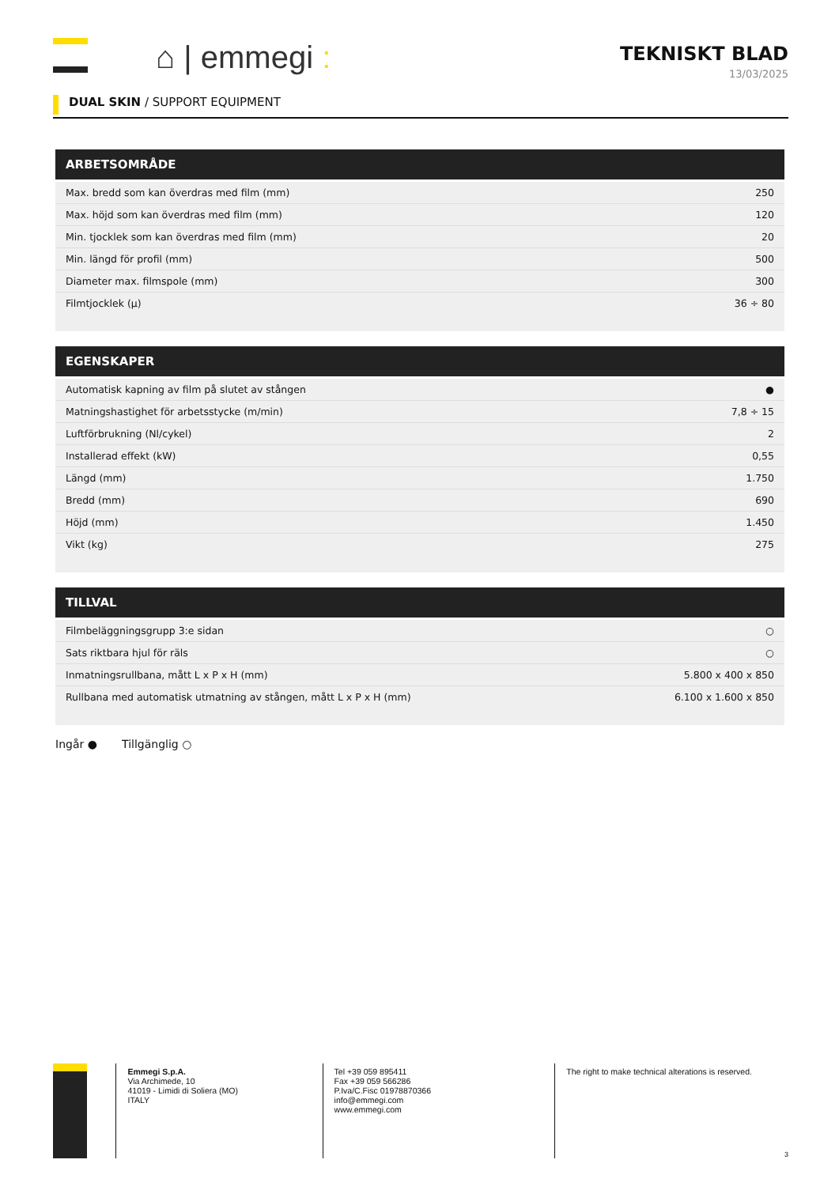⌂ | emmegi :
TEKNISKT BLAD
13/03/2025
DUAL SKIN / SUPPORT EQUIPMENT
ARBETSOMRÅDE
| Max. bredd som kan överdras med film (mm) | 250 |
| Max. höjd som kan överdras med film (mm) | 120 |
| Min. tjocklek som kan överdras med film (mm) | 20 |
| Min. längd för profil (mm) | 500 |
| Diameter max. filmspole (mm) | 300 |
| Filmtjocklek (µ) | 36 ÷ 80 |
EGENSKAPER
| Automatisk kapning av film på slutet av stången | ● |
| Matningshastighet för arbetsstycke (m/min) | 7,8 ÷ 15 |
| Luftförbrukning (Nl/cykel) | 2 |
| Installerad effekt (kW) | 0,55 |
| Längd (mm) | 1.750 |
| Bredd (mm) | 690 |
| Höjd (mm) | 1.450 |
| Vikt (kg) | 275 |
TILLVAL
| Filmbeläggningsgrupp 3:e sidan | ○ |
| Sats riktbara hjul för räls | ○ |
| Inmatningsrullbana, mått L x P x H (mm) | 5.800 x 400 x 850 |
| Rullbana med automatisk utmatning av stången, mått L x P x H (mm) | 6.100 x 1.600 x 850 |
Ingår ● Tillgänglig ○
Emmegi S.p.A.
Via Archimede, 10
41019 - Limidi di Soliera (MO)
ITALY
Tel +39 059 895411
Fax +39 059 566286
P.Iva/C.Fisc 01978870366
info@emmegi.com
www.emmegi.com
The right to make technical alterations is reserved.
3